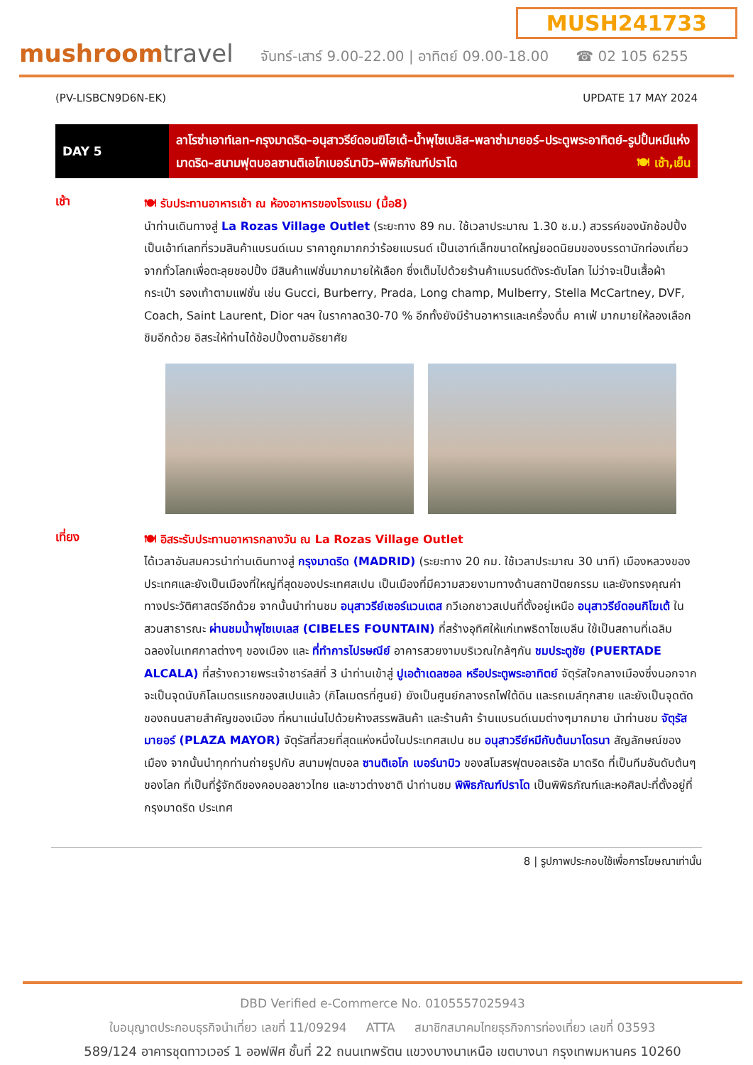MUSH241733
mushroomtravel
จันทร์-เสาร์ 9.00-22.00 | อาทิตย์ 09.00-18.00 ☎ 02 105 6255
(PV-LISBCN9D6N-EK) UPDATE 17 MAY 2024
| DAY 5 | ลาโรซ่าเอาท์เลท–กรุงมาดริด–อนุสาวรีย์ดอนฆิโฮเต้–น้ำพุไซเบลิส–พลาซ่ามายอร์–ประตูพระอาทิตย์–รูปปั้นหมีแห่งมาดริด–สนามฟุตบอลซานติเอโกเบอร์นาบิว–พิพิธภัณฑ์ปราโด 🍽 เช้า,เย็น |
เช้า
🍽 รับประทานอาหารเช้า ณ ห้องอาหารของโรงแรม (มื้อ8)
นำท่านเดินทางสู่ La Rozas Village Outlet (ระยะทาง 89 กม. ใช้เวลาประมาณ 1.30 ช.ม.) สวรรค์ของนักช้อปปิ้ง เป็นเอ้าท์เลทที่รวมสินค้าแบรนด์เนม ราคาถูกมากกว่าร้อยแบรนด์ เป็นเอาท์เล็ทขนาดใหญ่ยอดนิยมของบรรดานักท่องเที่ยวจากทั่วโลกเพื่อตะลุยชอปปิ้ง มีสินค้าแฟชั่นมากมายให้เลือก ซึ่งเต็มไปด้วยร้านค้าแบรนด์ดังระดับโลก ไม่ว่าจะเป็นเสื้อผ้า กระเป๋า รองเท้าตามแฟชั่น เช่น Gucci, Burberry, Prada, Long champ, Mulberry, Stella McCartney, DVF, Coach, Saint Laurent, Dior ฯลฯ ในราคาลด30-70 % อีกทั้งยังมีร้านอาหารและเครื่องดื่ม คาเฟ่ มากมายให้ลองเลือกชิมอีกด้วย อิสระให้ท่านได้ช้อปปิ้งตามอัธยาศัย
เที่ยง
🍽 อิสระรับประทานอาหารกลางวัน ณ La Rozas Village Outlet
ได้เวลาอันสมควรนำท่านเดินทางสู่ กรุงมาดริด (MADRID) (ระยะทาง 20 กม. ใช้เวลาประมาณ 30 นาที) เมืองหลวงของประเทศและยังเป็นเมืองที่ใหญ่ที่สุดของประเทศสเปน เป็นเมืองที่มีความสวยงามทางด้านสถาปัตยกรรม และยังทรงคุณค่าทางประวัติศาสตร์อีกด้วย จากนั้นนำท่านชม อนุสาวรีย์เซอร์แวนเตส กวีเอกชาวสเปนที่ตั้งอยู่เหนือ อนุสาวรีย์ดอนกิโฆเต้ ในสวนสาธารณะ ผ่านชมน้ำพุไซเบเลส (CIBELES FOUNTAIN) ที่สร้างอุทิศให้แก่เทพธิดาไซเบลีน ใช้เป็นสถานที่เฉลิมฉลองในเทศกาลต่างๆ ของเมือง และ ที่ทำการไปรษณีย์ อาคารสวยงามบริเวณใกล้ๆกัน ชมประตูชัย (PUERTADE ALCALA) ที่สร้างถวายพระเจ้าชาร์ลส์ที่ 3 นำท่านเข้าสู่ ปูเอต้าเดลซอล หรือประตูพระอาทิตย์ จัตุรัสใจกลางเมืองซึ่งนอกจากจะเป็นจุดนับกิโลเมตรแรกของสเปนแล้ว (กิโลเมตรที่ศูนย์) ยังเป็นศูนย์กลางรถไฟใต้ดิน และรถเมล์ทุกสาย และยังเป็นจุดตัดของถนนสายสำคัญของเมือง ที่หนาแน่นไปด้วยห้างสรรพสินค้า และร้านค้า ร้านแบรนด์เนมต่างๆมากมาย นำท่านชม จัตุรัสมายอร์ (PLAZA MAYOR) จัตุรัสที่สวยที่สุดแห่งหนึ่งในประเทศสเปน ชม อนุสาวรีย์หมีกับต้นมาโดรนา สัญลักษณ์ของเมือง จากนั้นนำทุกท่านถ่ายรูปกับ สนามฟุตบอล ซานติเอโก เบอร์นาบิว ของสโมสรฟุตบอลเรอัล มาดริด ที่เป็นทีมอันดับต้นๆ ของโลก ที่เป็นที่รู้จักดีของคอบอลชาวไทย และชาวต่างชาติ นำท่านชม พิพิธภัณฑ์ปราโด เป็นพิพิธภัณฑ์และหอศิลปะที่ตั้งอยู่ที่กรุงมาดริด ประเทศ
8 | รูปภาพประกอบใช้เพื่อการโฆษณาเท่านั้น
DBD Verified e-Commerce No. 0105557025943
ใบอนุญาตประกอบธุรกิจนำเที่ยว เลขที่ 11/09294 ATTA สมาชิกสมาคมไทยธุรกิจการท่องเที่ยว เลขที่ 03593
589/124 อาคารชุดทาวเวอร์ 1 ออฟฟิศ ชั้นที่ 22 ถนนเทพรัตน แขวงบางนาเหนือ เขตบางนา กรุงเทพมหานคร 10260